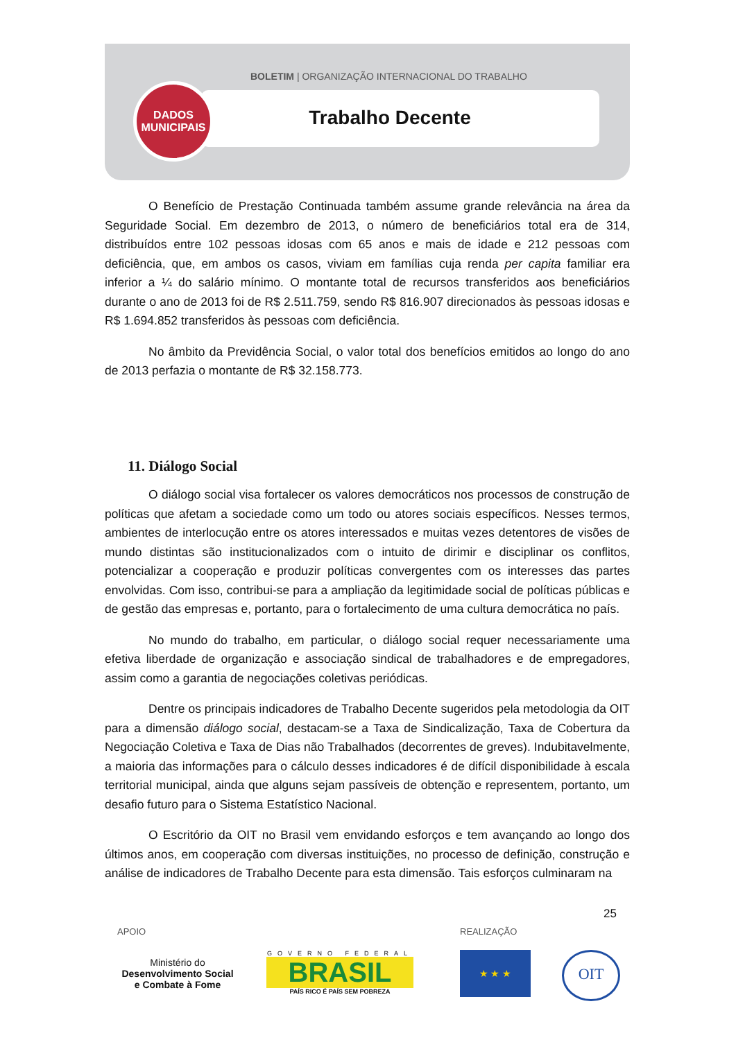BOLETIM | ORGANIZAÇÃO INTERNACIONAL DO TRABALHO
DADOS
MUNICIPAIS
Trabalho Decente
O Benefício de Prestação Continuada também assume grande relevância na área da Seguridade Social. Em dezembro de 2013, o número de beneficiários total era de 314, distribuídos entre 102 pessoas idosas com 65 anos e mais de idade e 212 pessoas com deficiência, que, em ambos os casos, viviam em famílias cuja renda per capita familiar era inferior a ¼ do salário mínimo. O montante total de recursos transferidos aos beneficiários durante o ano de 2013 foi de R$ 2.511.759, sendo R$ 816.907 direcionados às pessoas idosas e R$ 1.694.852 transferidos às pessoas com deficiência.
No âmbito da Previdência Social, o valor total dos benefícios emitidos ao longo do ano de 2013 perfazia o montante de R$ 32.158.773.
11. Diálogo Social
O diálogo social visa fortalecer os valores democráticos nos processos de construção de políticas que afetam a sociedade como um todo ou atores sociais específicos. Nesses termos, ambientes de interlocução entre os atores interessados e muitas vezes detentores de visões de mundo distintas são institucionalizados com o intuito de dirimir e disciplinar os conflitos, potencializar a cooperação e produzir políticas convergentes com os interesses das partes envolvidas. Com isso, contribui-se para a ampliação da legitimidade social de políticas públicas e de gestão das empresas e, portanto, para o fortalecimento de uma cultura democrática no país.
No mundo do trabalho, em particular, o diálogo social requer necessariamente uma efetiva liberdade de organização e associação sindical de trabalhadores e de empregadores, assim como a garantia de negociações coletivas periódicas.
Dentre os principais indicadores de Trabalho Decente sugeridos pela metodologia da OIT para a dimensão diálogo social, destacam-se a Taxa de Sindicalização, Taxa de Cobertura da Negociação Coletiva e Taxa de Dias não Trabalhados (decorrentes de greves). Indubitavelmente, a maioria das informações para o cálculo desses indicadores é de difícil disponibilidade à escala territorial municipal, ainda que alguns sejam passíveis de obtenção e representem, portanto, um desafio futuro para o Sistema Estatístico Nacional.
O Escritório da OIT no Brasil vem envidando esforços e tem avançando ao longo dos últimos anos, em cooperação com diversas instituições, no processo de definição, construção e análise de indicadores de Trabalho Decente para esta dimensão. Tais esforços culminaram na
25
APOIO REALIZAÇÃO
Ministério do
Desenvolvimento Social
e Combate à Fome
GOVERNO FEDERAL
BRASIL
PAÍS RICO É PAÍS SEM POBREZA
★ ★ ★ OIT